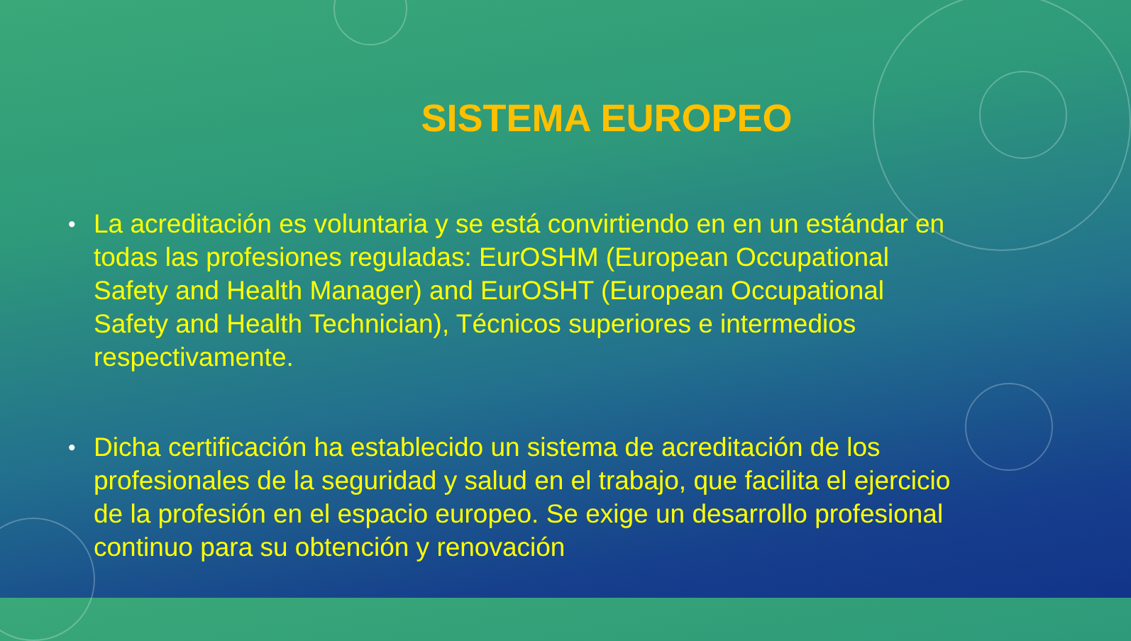SISTEMA EUROPEO
• La acreditación es voluntaria y se está convirtiendo en en un estándar en todas las profesiones reguladas: EurOSHM (European Occupational Safety and Health Manager) and EurOSHT (European Occupational Safety and Health Technician), Técnicos superiores e intermedios respectivamente.
• Dicha certificación ha establecido un sistema de acreditación de los profesionales de la seguridad y salud en el trabajo, que facilita el ejercicio de la profesión en el espacio europeo. Se exige un desarrollo profesional continuo para su obtención y renovación